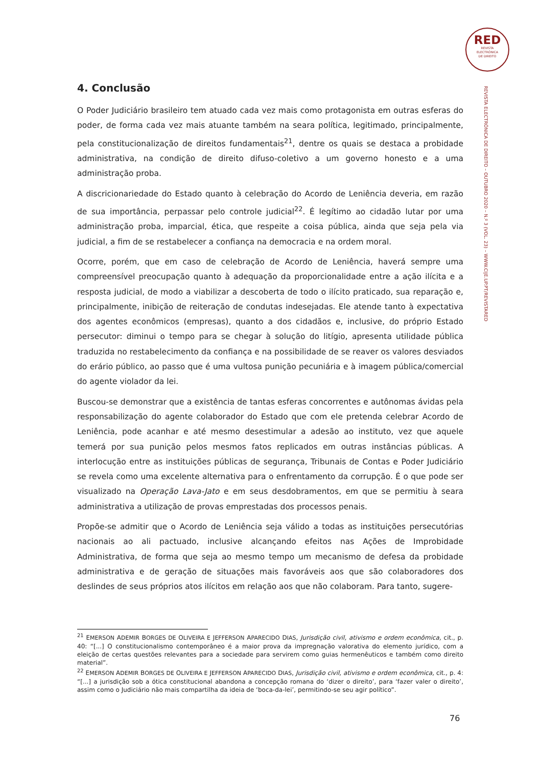RED
REVISTA
ELECTRÓNICA
DE DIREITO
REVISTA ELECTRÓNICA DE DIREITO – OUTUBRO 2020 – N.º 3 (VOL. 23) – WWW.CIJE.UP.PT/REVISTARED
4. Conclusão
O Poder Judiciário brasileiro tem atuado cada vez mais como protagonista em outras esferas do poder, de forma cada vez mais atuante também na seara política, legitimado, principalmente, pela constitucionalização de direitos fundamentais<sup>21</sup>, dentre os quais se destaca a probidade administrativa, na condição de direito difuso-coletivo a um governo honesto e a uma administração proba.
A discricionariedade do Estado quanto à celebração do Acordo de Leniência deveria, em razão de sua importância, perpassar pelo controle judicial<sup>22</sup>. É legítimo ao cidadão lutar por uma administração proba, imparcial, ética, que respeite a coisa pública, ainda que seja pela via judicial, a fim de se restabelecer a confiança na democracia e na ordem moral.
Ocorre, porém, que em caso de celebração de Acordo de Leniência, haverá sempre uma compreensível preocupação quanto à adequação da proporcionalidade entre a ação ilícita e a resposta judicial, de modo a viabilizar a descoberta de todo o ilícito praticado, sua reparação e, principalmente, inibição de reiteração de condutas indesejadas. Ele atende tanto à expectativa dos agentes econômicos (empresas), quanto a dos cidadãos e, inclusive, do próprio Estado persecutor: diminui o tempo para se chegar à solução do litígio, apresenta utilidade pública traduzida no restabelecimento da confiança e na possibilidade de se reaver os valores desviados do erário público, ao passo que é uma vultosa punição pecuniária e à imagem pública/comercial do agente violador da lei.
Buscou-se demonstrar que a existência de tantas esferas concorrentes e autônomas ávidas pela responsabilização do agente colaborador do Estado que com ele pretenda celebrar Acordo de Leniência, pode acanhar e até mesmo desestimular a adesão ao instituto, vez que aquele temerá por sua punição pelos mesmos fatos replicados em outras instâncias públicas. A interlocução entre as instituições públicas de segurança, Tribunais de Contas e Poder Judiciário se revela como uma excelente alternativa para o enfrentamento da corrupção. É o que pode ser visualizado na Operação Lava-Jato e em seus desdobramentos, em que se permitiu à seara administrativa a utilização de provas emprestadas dos processos penais.
Propõe-se admitir que o Acordo de Leniência seja válido a todas as instituições persecutórias nacionais ao ali pactuado, inclusive alcançando efeitos nas Ações de Improbidade Administrativa, de forma que seja ao mesmo tempo um mecanismo de defesa da probidade administrativa e de geração de situações mais favoráveis aos que são colaboradores dos deslindes de seus próprios atos ilícitos em relação aos que não colaboram. Para tanto, sugere-
<sup>21</sup> EMERSON ADEMIR BORGES DE OLIVEIRA E JEFFERSON APARECIDO DIAS, Jurisdição civil, ativismo e ordem econômica, cit., p. 40: “[...] O constitucionalismo contemporâneo é a maior prova da impregnação valorativa do elemento jurídico, com a eleição de certas questões relevantes para a sociedade para servirem como guias hermenêuticos e também como direito material”.
<sup>22</sup> EMERSON ADEMIR BORGES DE OLIVEIRA E JEFFERSON APARECIDO DIAS, Jurisdição civil, ativismo e ordem econômica, cit., p. 4: “[...] a jurisdição sob a ótica constitucional abandona a concepção romana do ‘dizer o direito’, para ‘fazer valer o direito’, assim como o Judiciário não mais compartilha da ideia de ‘boca-da-lei’, permitindo-se seu agir político”.
76